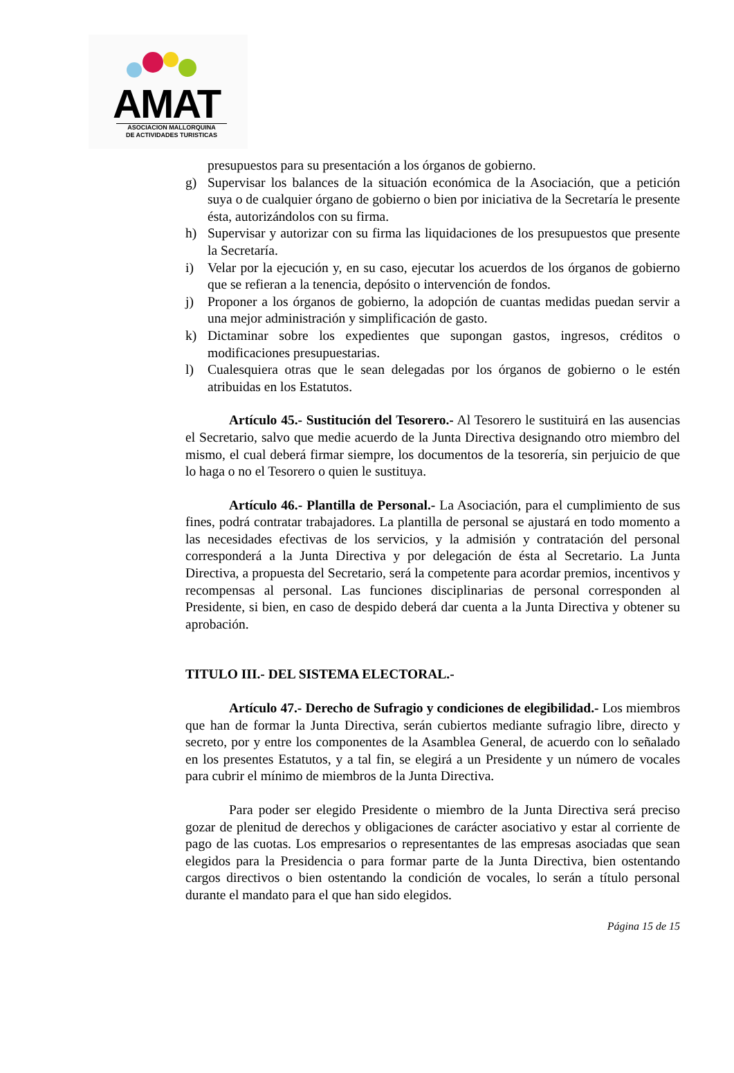AMAT
ASOCIACION MALLORQUINA
DE ACTIVIDADES TURISTICAS
presupuestos para su presentación a los órganos de gobierno.
g) Supervisar los balances de la situación económica de la Asociación, que a petición suya o de cualquier órgano de gobierno o bien por iniciativa de la Secretaría le presente ésta, autorizándolos con su firma.
h) Supervisar y autorizar con su firma las liquidaciones de los presupuestos que presente la Secretaría.
i) Velar por la ejecución y, en su caso, ejecutar los acuerdos de los órganos de gobierno que se refieran a la tenencia, depósito o intervención de fondos.
j) Proponer a los órganos de gobierno, la adopción de cuantas medidas puedan servir a una mejor administración y simplificación de gasto.
k) Dictaminar sobre los expedientes que supongan gastos, ingresos, créditos o modificaciones presupuestarias.
l) Cualesquiera otras que le sean delegadas por los órganos de gobierno o le estén atribuidas en los Estatutos.
Artículo 45.- Sustitución del Tesorero.- Al Tesorero le sustituirá en las ausencias el Secretario, salvo que medie acuerdo de la Junta Directiva designando otro miembro del mismo, el cual deberá firmar siempre, los documentos de la tesorería, sin perjuicio de que lo haga o no el Tesorero o quien le sustituya.
Artículo 46.- Plantilla de Personal.- La Asociación, para el cumplimiento de sus fines, podrá contratar trabajadores. La plantilla de personal se ajustará en todo momento a las necesidades efectivas de los servicios, y la admisión y contratación del personal corresponderá a la Junta Directiva y por delegación de ésta al Secretario. La Junta Directiva, a propuesta del Secretario, será la competente para acordar premios, incentivos y recompensas al personal. Las funciones disciplinarias de personal corresponden al Presidente, si bien, en caso de despido deberá dar cuenta a la Junta Directiva y obtener su aprobación.
TITULO III.- DEL SISTEMA ELECTORAL.-
Artículo 47.- Derecho de Sufragio y condiciones de elegibilidad.- Los miembros que han de formar la Junta Directiva, serán cubiertos mediante sufragio libre, directo y secreto, por y entre los componentes de la Asamblea General, de acuerdo con lo señalado en los presentes Estatutos, y a tal fin, se elegirá a un Presidente y un número de vocales para cubrir el mínimo de miembros de la Junta Directiva.
Para poder ser elegido Presidente o miembro de la Junta Directiva será preciso gozar de plenitud de derechos y obligaciones de carácter asociativo y estar al corriente de pago de las cuotas. Los empresarios o representantes de las empresas asociadas que sean elegidos para la Presidencia o para formar parte de la Junta Directiva, bien ostentando cargos directivos o bien ostentando la condición de vocales, lo serán a título personal durante el mandato para el que han sido elegidos.
Página 15 de 15